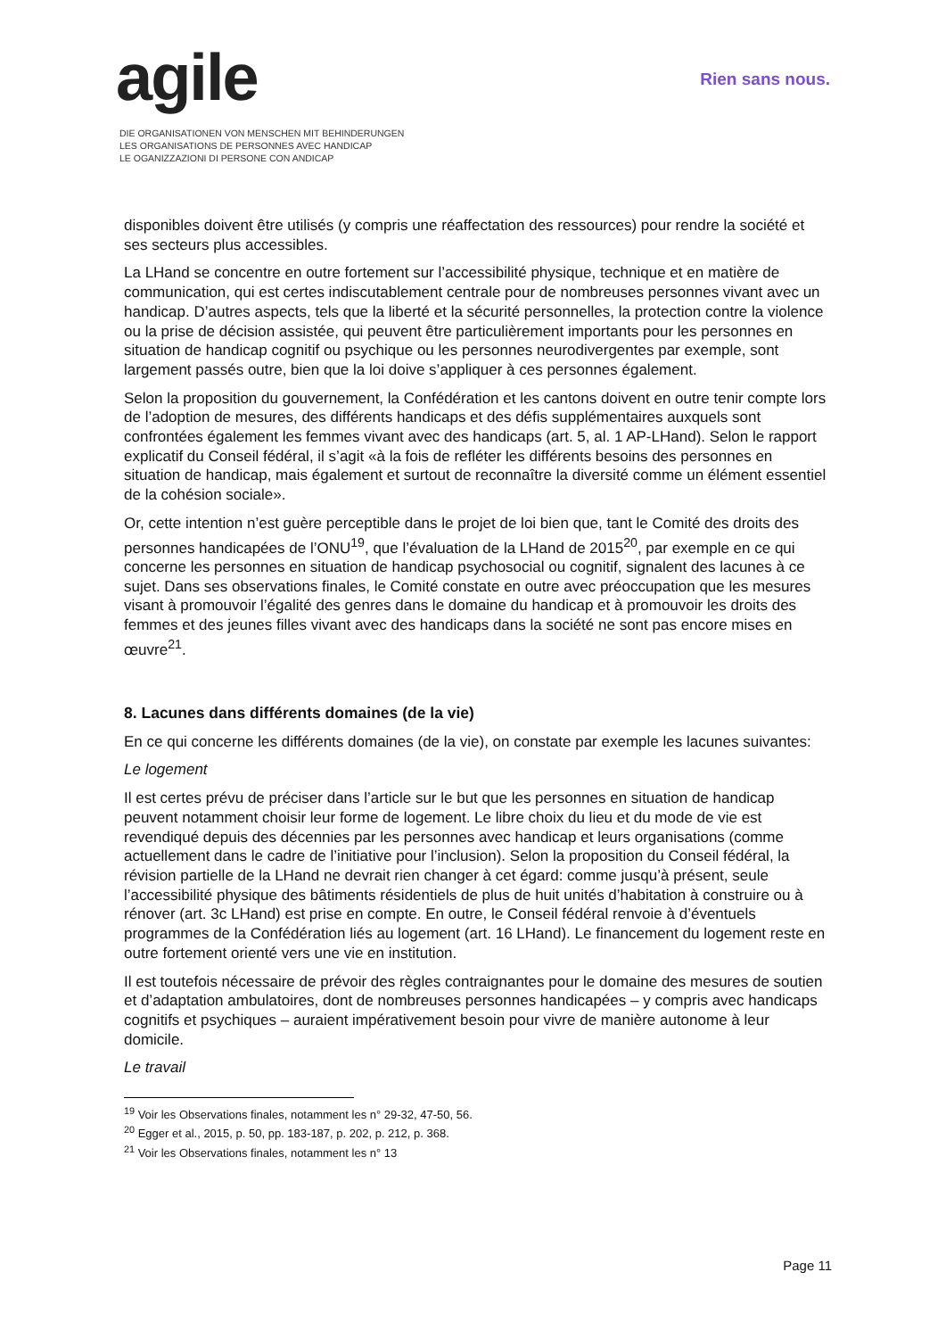agile
DIE ORGANISATIONEN VON MENSCHEN MIT BEHINDERUNGEN
LES ORGANISATIONS DE PERSONNES AVEC HANDICAP
LE OGANIZZAZIONI DI PERSONE CON ANDICAP
Rien sans nous.
disponibles doivent être utilisés (y compris une réaffectation des ressources) pour rendre la société et ses secteurs plus accessibles.
La LHand se concentre en outre fortement sur l’accessibilité physique, technique et en matière de communication, qui est certes indiscutablement centrale pour de nombreuses personnes vivant avec un handicap. D’autres aspects, tels que la liberté et la sécurité personnelles, la protection contre la violence ou la prise de décision assistée, qui peuvent être particulièrement importants pour les personnes en situation de handicap cognitif ou psychique ou les personnes neurodivergentes par exemple, sont largement passés outre, bien que la loi doive s’appliquer à ces personnes également.
Selon la proposition du gouvernement, la Confédération et les cantons doivent en outre tenir compte lors de l’adoption de mesures, des différents handicaps et des défis supplémentaires auxquels sont confrontées également les femmes vivant avec des handicaps (art. 5, al. 1 AP-LHand). Selon le rapport explicatif du Conseil fédéral, il s’agit «à la fois de refléter les différents besoins des personnes en situation de handicap, mais également et surtout de reconnaître la diversité comme un élément essentiel de la cohésion sociale».
Or, cette intention n’est guère perceptible dans le projet de loi bien que, tant le Comité des droits des personnes handicapées de l’ONU<sup>19</sup>, que l’évaluation de la LHand de 2015<sup>20</sup>, par exemple en ce qui concerne les personnes en situation de handicap psychosocial ou cognitif, signalent des lacunes à ce sujet. Dans ses observations finales, le Comité constate en outre avec préoccupation que les mesures visant à promouvoir l’égalité des genres dans le domaine du handicap et à promouvoir les droits des femmes et des jeunes filles vivant avec des handicaps dans la société ne sont pas encore mises en œuvre<sup>21</sup>.
8. Lacunes dans différents domaines (de la vie)
En ce qui concerne les différents domaines (de la vie), on constate par exemple les lacunes suivantes:
Le logement
Il est certes prévu de préciser dans l’article sur le but que les personnes en situation de handicap peuvent notamment choisir leur forme de logement. Le libre choix du lieu et du mode de vie est revendiqué depuis des décennies par les personnes avec handicap et leurs organisations (comme actuellement dans le cadre de l’initiative pour l’inclusion). Selon la proposition du Conseil fédéral, la révision partielle de la LHand ne devrait rien changer à cet égard: comme jusqu’à présent, seule l’accessibilité physique des bâtiments résidentiels de plus de huit unités d’habitation à construire ou à rénover (art. 3c LHand) est prise en compte. En outre, le Conseil fédéral renvoie à d’éventuels programmes de la Confédération liés au logement (art. 16 LHand). Le financement du logement reste en outre fortement orienté vers une vie en institution.
Il est toutefois nécessaire de prévoir des règles contraignantes pour le domaine des mesures de soutien et d’adaptation ambulatoires, dont de nombreuses personnes handicapées – y compris avec handicaps cognitifs et psychiques – auraient impérativement besoin pour vivre de manière autonome à leur domicile.
Le travail
<sup>19</sup> Voir les Observations finales, notamment les n° 29-32, 47-50, 56.
<sup>20</sup> Egger et al., 2015, p. 50, pp. 183-187, p. 202, p. 212, p. 368.
<sup>21</sup> Voir les Observations finales, notamment les n° 13
Page 11